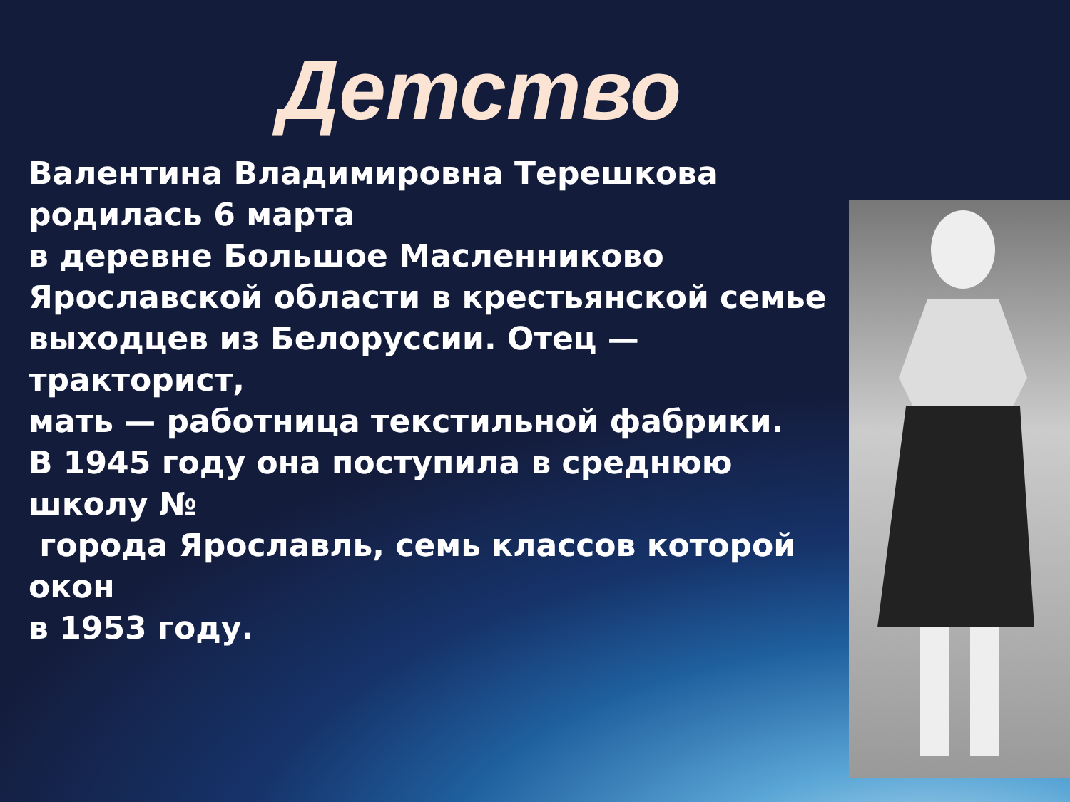Детство
Валентина Владимировна Терешкова родилась 6 марта
в деревне Большое Масленниково
Ярославской области в крестьянской семье
выходцев из Белоруссии. Отец — тракторист,
мать — работница текстильной фабрики.
В 1945 году она поступила в среднюю школу №
города Ярославль, семь классов которой окон
в 1953 году.